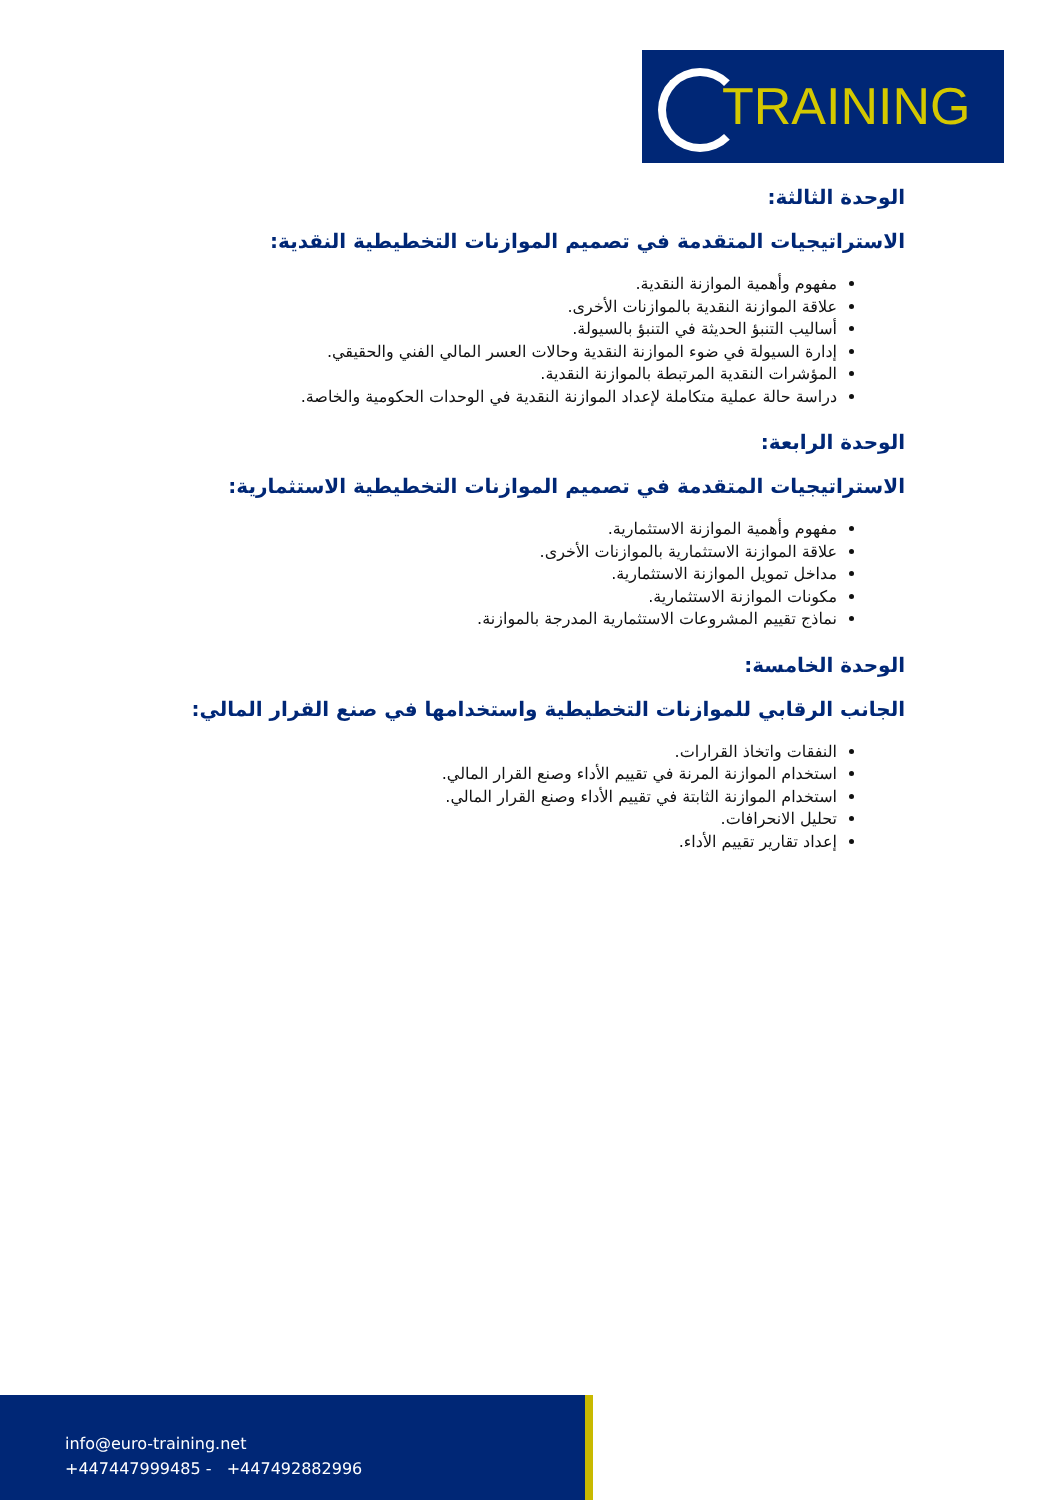TRAINING
الوحدة الثالثة:
الاستراتيجيات المتقدمة في تصميم الموازنات التخطيطية النقدية:
مفهوم وأهمية الموازنة النقدية.
علاقة الموازنة النقدية بالموازنات الأخرى.
أساليب التنبؤ الحديثة في التنبؤ بالسيولة.
إدارة السيولة في ضوء الموازنة النقدية وحالات العسر المالي الفني والحقيقي.
المؤشرات النقدية المرتبطة بالموازنة النقدية.
دراسة حالة عملية متكاملة لإعداد الموازنة النقدية في الوحدات الحكومية والخاصة.
الوحدة الرابعة:
الاستراتيجيات المتقدمة في تصميم الموازنات التخطيطية الاستثمارية:
مفهوم وأهمية الموازنة الاستثمارية.
علاقة الموازنة الاستثمارية بالموازنات الأخرى.
مداخل تمويل الموازنة الاستثمارية.
مكونات الموازنة الاستثمارية.
نماذج تقييم المشروعات الاستثمارية المدرجة بالموازنة.
الوحدة الخامسة:
الجانب الرقابي للموازنات التخطيطية واستخدامها في صنع القرار المالي:
النفقات واتخاذ القرارات.
استخدام الموازنة المرنة في تقييم الأداء وصنع القرار المالي.
استخدام الموازنة الثابتة في تقييم الأداء وصنع القرار المالي.
تحليل الانحرافات.
إعداد تقارير تقييم الأداء.
info@euro-training.net
+447447999485 - +447492882996